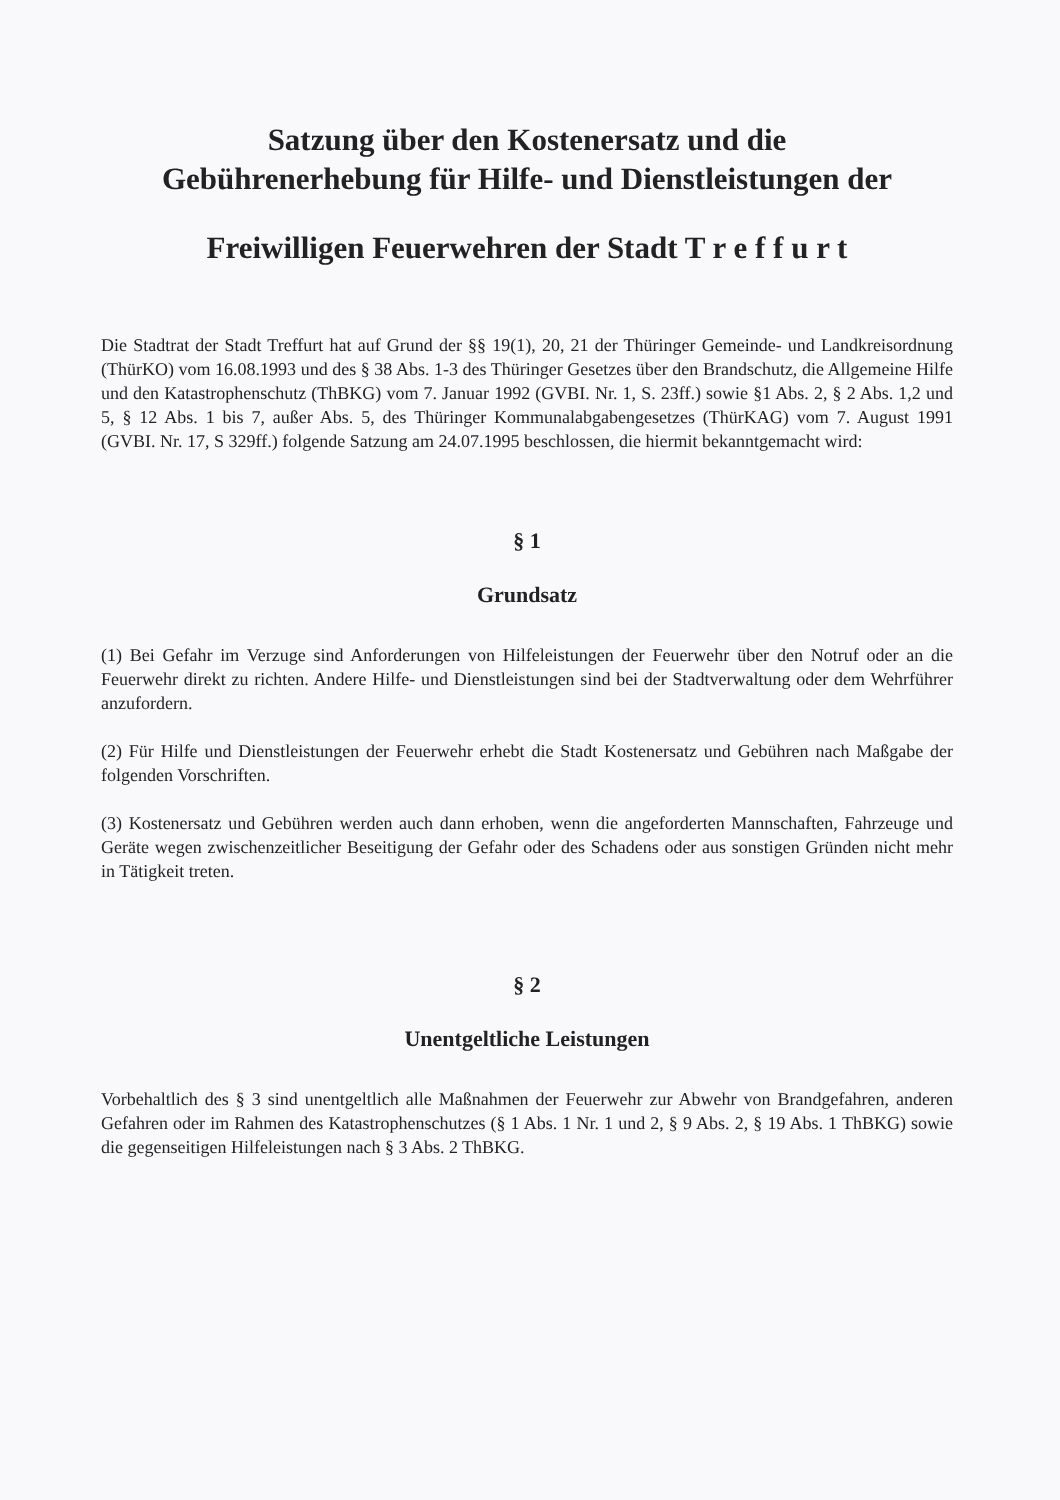Satzung über den Kostenersatz und die
Gebührenerhebung für Hilfe- und Dienstleistungen der
Freiwilligen Feuerwehren der Stadt T r e f f u r t
Die Stadtrat der Stadt Treffurt hat auf Grund der §§ 19(1), 20, 21 der Thüringer Gemeinde- und Landkreisordnung (ThürKO) vom 16.08.1993 und des § 38 Abs. 1-3 des Thüringer Gesetzes über den Brandschutz, die Allgemeine Hilfe und den Katastrophenschutz (ThBKG) vom 7. Januar 1992 (GVBI. Nr. 1, S. 23ff.) sowie §1 Abs. 2, § 2 Abs. 1,2 und 5, § 12 Abs. 1 bis 7, außer Abs. 5, des Thüringer Kommunalabgabengesetzes (ThürKAG) vom 7. August 1991 (GVBI. Nr. 17, S 329ff.) folgende Satzung am 24.07.1995 beschlossen, die hiermit bekanntgemacht wird:
§ 1
Grundsatz
(1) Bei Gefahr im Verzuge sind Anforderungen von Hilfeleistungen der Feuerwehr über den Notruf oder an die Feuerwehr direkt zu richten. Andere Hilfe- und Dienstleistungen sind bei der Stadtverwaltung oder dem Wehrführer anzufordern.
(2) Für Hilfe und Dienstleistungen der Feuerwehr erhebt die Stadt Kostenersatz und Gebühren nach Maßgabe der folgenden Vorschriften.
(3) Kostenersatz und Gebühren werden auch dann erhoben, wenn die angeforderten Mannschaften, Fahrzeuge und Geräte wegen zwischenzeitlicher Beseitigung der Gefahr oder des Schadens oder aus sonstigen Gründen nicht mehr in Tätigkeit treten.
§ 2
Unentgeltliche Leistungen
Vorbehaltlich des § 3 sind unentgeltlich alle Maßnahmen der Feuerwehr zur Abwehr von Brandgefahren, anderen Gefahren oder im Rahmen des Katastrophenschutzes (§ 1 Abs. 1 Nr. 1 und 2, § 9 Abs. 2, § 19 Abs. 1 ThBKG) sowie die gegenseitigen Hilfeleistungen nach § 3 Abs. 2 ThBKG.